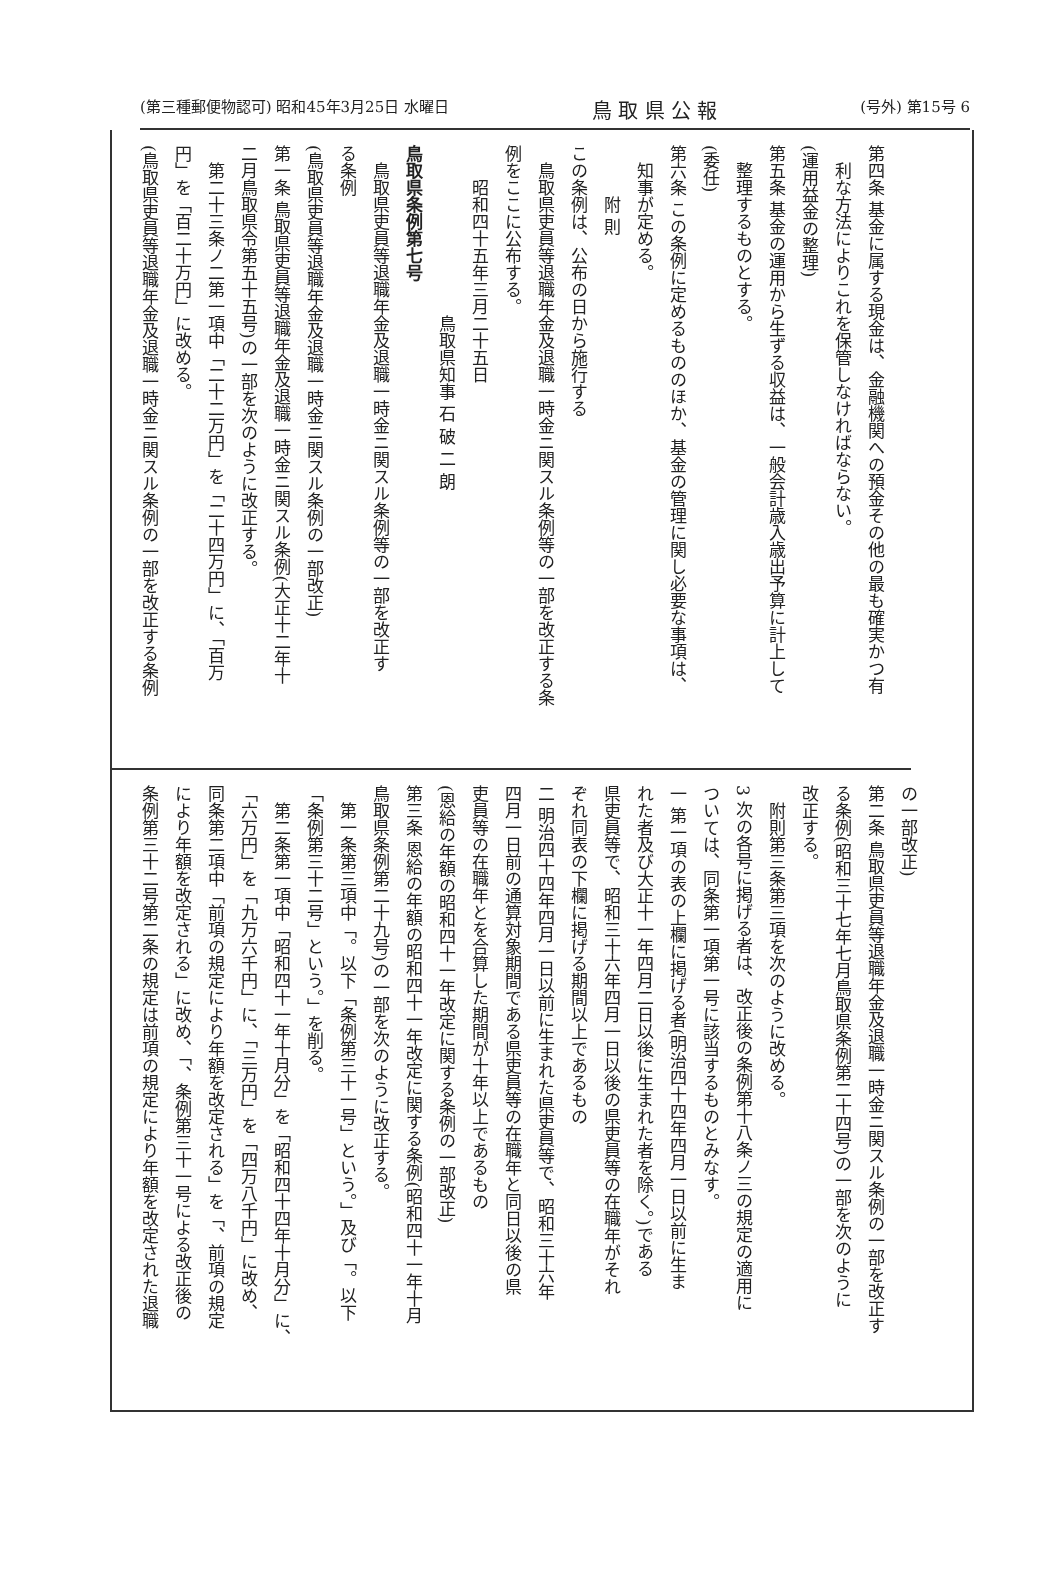(第三種郵便物認可) 昭和45年3月25日 水曜日 鳥 取 県 公 報 (号外) 第15号 6
第四条 基金に属する現金は、金融機関への預金その他の最も確実かつ有
利な方法によりこれを保管しなければならない。
(運用益金の整理)
第五条 基金の運用から生ずる収益は、一般会計歳入歳出予算に計上して
整理するものとする。
(委任)
第六条 この条例に定めるもののほか、基金の管理に関し必要な事項は、
知事が定める。
附 則
この条例は、公布の日から施行する
鳥取県吏員等退職年金及退職一時金ニ関スル条例等の一部を改正する条
例をここに公布する。
昭和四十五年三月二十五日
鳥取県知事 石 破 二 朗
鳥取県条例第七号
鳥取県吏員等退職年金及退職一時金ニ関スル条例等の一部を改正す
る条例
(鳥取県吏員等退職年金及退職一時金ニ関スル条例の一部改正)
第一条 鳥取県吏員等退職年金及退職一時金ニ関スル条例(大正十二年十
二月鳥取県令第五十五号)の一部を次のように改正する。
第二十三条ノ二第一項中「二十二万円」を「二十四万円」に、「百万
円」を「百二十万円」に改める。
(鳥取県吏員等退職年金及退職一時金ニ関スル条例の一部を改正する条例
の一部改正)
第二条 鳥取県吏員等退職年金及退職一時金ニ関スル条例の一部を改正す
る条例(昭和三十七年七月鳥取県条例第二十四号)の一部を次のように
改正する。
附則第三条第三項を次のように改める。
3 次の各号に掲げる者は、改正後の条例第十八条ノ三の規定の適用に
ついては、同条第一項第一号に該当するものとみなす。
一 第一項の表の上欄に掲げる者(明治四十四年四月一日以前に生ま
れた者及び大正十一年四月二日以後に生まれた者を除く。)である
県吏員等で、昭和三十六年四月一日以後の県吏員等の在職年がそれ
ぞれ同表の下欄に掲げる期間以上であるもの
二 明治四十四年四月一日以前に生まれた県吏員等で、昭和三十六年
四月一日前の通算対象期間である県吏員等の在職年と同日以後の県
吏員等の在職年とを合算した期間が十年以上であるもの
(恩給の年額の昭和四十一年改定に関する条例の一部改正)
第三条 恩給の年額の昭和四十一年改定に関する条例(昭和四十一年十月
鳥取県条例第二十九号)の一部を次のように改正する。
第一条第三項中「。以下「条例第三十一号」という。」及び「。以下
「条例第三十二号」という。」を削る。
第二条第一項中「昭和四十一年十月分」を「昭和四十四年十月分」に、
「六万円」を「九万六千円」に、「三万円」を「四万八千円」に改め、
同条第二項中「前項の規定により年額を改定される」を「、前項の規定
により年額を改定される」に改め、「、条例第三十一号による改正後の
条例第三十二号第二条の規定は前項の規定により年額を改定された退職